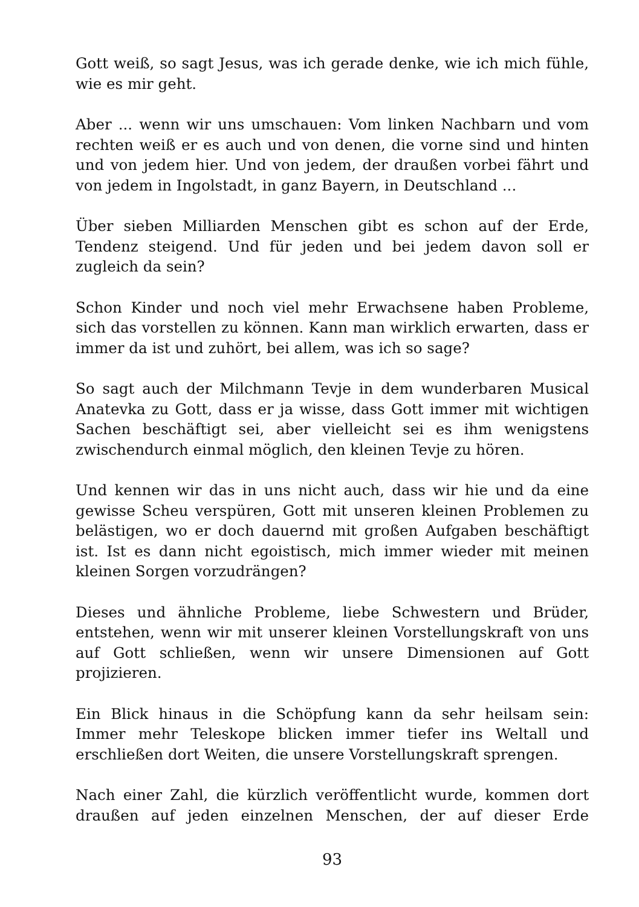Gott weiß, so sagt Jesus, was ich gerade denke, wie ich mich fühle, wie es mir geht.
Aber ... wenn wir uns umschauen: Vom linken Nachbarn und vom rechten weiß er es auch und von denen, die vorne sind und hinten und von jedem hier. Und von jedem, der draußen vorbei fährt und von jedem in Ingolstadt, in ganz Bayern, in Deutschland ...
Über sieben Milliarden Menschen gibt es schon auf der Erde, Tendenz steigend. Und für jeden und bei jedem davon soll er zugleich da sein?
Schon Kinder und noch viel mehr Erwachsene haben Probleme, sich das vorstellen zu können. Kann man wirklich erwarten, dass er immer da ist und zuhört, bei allem, was ich so sage?
So sagt auch der Milchmann Tevje in dem wunderbaren Musical Anatevka zu Gott, dass er ja wisse, dass Gott immer mit wichtigen Sachen beschäftigt sei, aber vielleicht sei es ihm wenigstens zwischendurch einmal möglich, den kleinen Tevje zu hören.
Und kennen wir das in uns nicht auch, dass wir hie und da eine gewisse Scheu verspüren, Gott mit unseren kleinen Problemen zu belästigen, wo er doch dauernd mit großen Aufgaben beschäftigt ist. Ist es dann nicht egoistisch, mich immer wieder mit meinen kleinen Sorgen vorzudrängen?
Dieses und ähnliche Probleme, liebe Schwestern und Brüder, entstehen, wenn wir mit unserer kleinen Vorstellungskraft von uns auf Gott schließen, wenn wir unsere Dimensionen auf Gott projizieren.
Ein Blick hinaus in die Schöpfung kann da sehr heilsam sein: Immer mehr Teleskope blicken immer tiefer ins Weltall und erschließen dort Weiten, die unsere Vorstellungskraft sprengen.
Nach einer Zahl, die kürzlich veröffentlicht wurde, kommen dort draußen auf jeden einzelnen Menschen, der auf dieser Erde
93